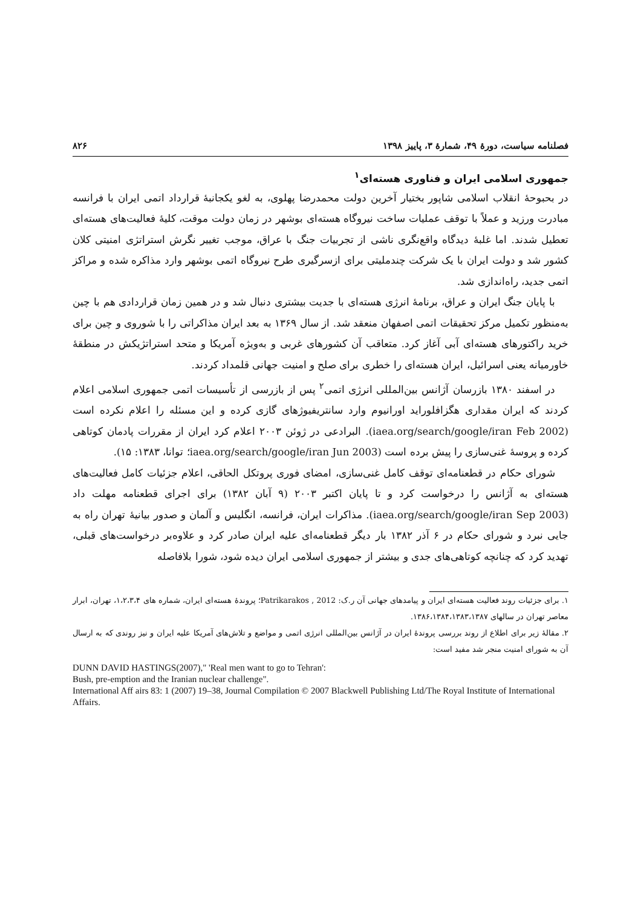فصلنامه سیاست، دورهٔ ۴۹، شمارهٔ ۳، پاییز ۱۳۹۸ ۸۲۶
جمهوری اسلامی ایران و فناوری هسته‌ای<sup>۱</sup>
در بحبوحهٔ انقلاب اسلامی شاپور بختیار آخرین دولت محمدرضا پهلوی، به لغو یکجانبهٔ قرارداد اتمی ایران با فرانسه مبادرت ورزید و عملاً با توقف عملیات ساخت نیروگاه هسته‌ای بوشهر در زمان دولت موقت، کلیهٔ فعالیت‌های هسته‌ای تعطیل شدند. اما غلبهٔ دیدگاه واقع‌نگری ناشی از تجربیات جنگ با عراق، موجب تغییر نگرش استراتژی امنیتی کلان کشور شد و دولت ایران با یک شرکت چندملیتی برای ازسرگیری طرح نیروگاه اتمی بوشهر وارد مذاکره شده و مراکز اتمی جدید، راه‌اندازی شد.
با پایان جنگ ایران و عراق، برنامهٔ انرژی هسته‌ای با جدیت بیشتری دنبال شد و در همین زمان قراردادی هم با چین به‌منظور تکمیل مرکز تحقیقات اتمی اصفهان منعقد شد. از سال ۱۳۶۹ به بعد ایران مذاکراتی را با شوروی و چین برای خرید راکتورهای هسته‌ای آبی آغاز کرد. متعاقب آن کشورهای غربی و به‌ویژه آمریکا و متحد استراتژیکش در منطقهٔ خاورمیانه یعنی اسرائیل، ایران هسته‌ای را خطری برای صلح و امنیت جهانی قلمداد کردند.
در اسفند ۱۳۸۰ بازرسان آژانس بین‌المللی انرژی اتمی<sup>۲</sup> پس از بازرسی از تأسیسات اتمی جمهوری اسلامی اعلام کردند که ایران مقداری هگزافلوراید اورانیوم وارد سانتریفیوژهای گازی کرده و این مسئله را اعلام نکرده است (iaea.org/search/google/iran Feb 2002). البرادعی در ژوئن ۲۰۰۳ اعلام کرد ایران از مقررات پادمان کوتاهی کرده و پروسهٔ غنی‌سازی را پیش برده است (iaea.org/search/google/iran Jun 2003؛ توانا، ۱۳۸۳: ۱۵).
شورای حکام در قطعنامه‌ای توقف کامل غنی‌سازی، امضای فوری پروتکل الحاقی، اعلام جزئیات کامل فعالیت‌های هسته‌ای به آژانس را درخواست کرد و تا پایان اکتبر ۲۰۰۳ (۹ آبان ۱۳۸۲) برای اجرای قطعنامه مهلت داد (iaea.org/search/google/iran Sep 2003). مذاکرات ایران، فرانسه، انگلیس و آلمان و صدور بیانیهٔ تهران راه به جایی نبرد و شورای حکام در ۶ آذر ۱۳۸۲ بار دیگر قطعنامه‌ای علیه ایران صادر کرد و علاوه‌بر درخواست‌های قبلی، تهدید کرد که چنانچه کوتاهی‌های جدی و بیشتر از جمهوری اسلامی ایران دیده شود، شورا بلافاصله
۱. برای جزئیات روند فعالیت هسته‌ای ایران و پیامدهای جهانی آن ر.ک: Patrikarakos , 2012؛ پروندهٔ هسته‌ای ایران، شماره های ۱،۲،۳،۴، تهران، ابرار معاصر تهران در سالهای ۱۳۸۶،۱۳۸۴،۱۳۸۳،۱۳۸۷.
۲. مقالهٔ زیر برای اطلاع از روند بررسی پروندهٔ ایران در آژانس بین‌المللی انرژی اتمی و مواضع و تلاش‌های آمریکا علیه ایران و نیز روندی که به ارسال آن به شورای امنیت منجر شد مفید است:
DUNN DAVID HASTINGS(2007)," 'Real men want to go to Tehran':
Bush, pre-emption and the Iranian nuclear challenge".
International Aff airs 83: 1 (2007) 19–38, Journal Compilation © 2007 Blackwell Publishing Ltd/The Royal Institute of International Affairs.